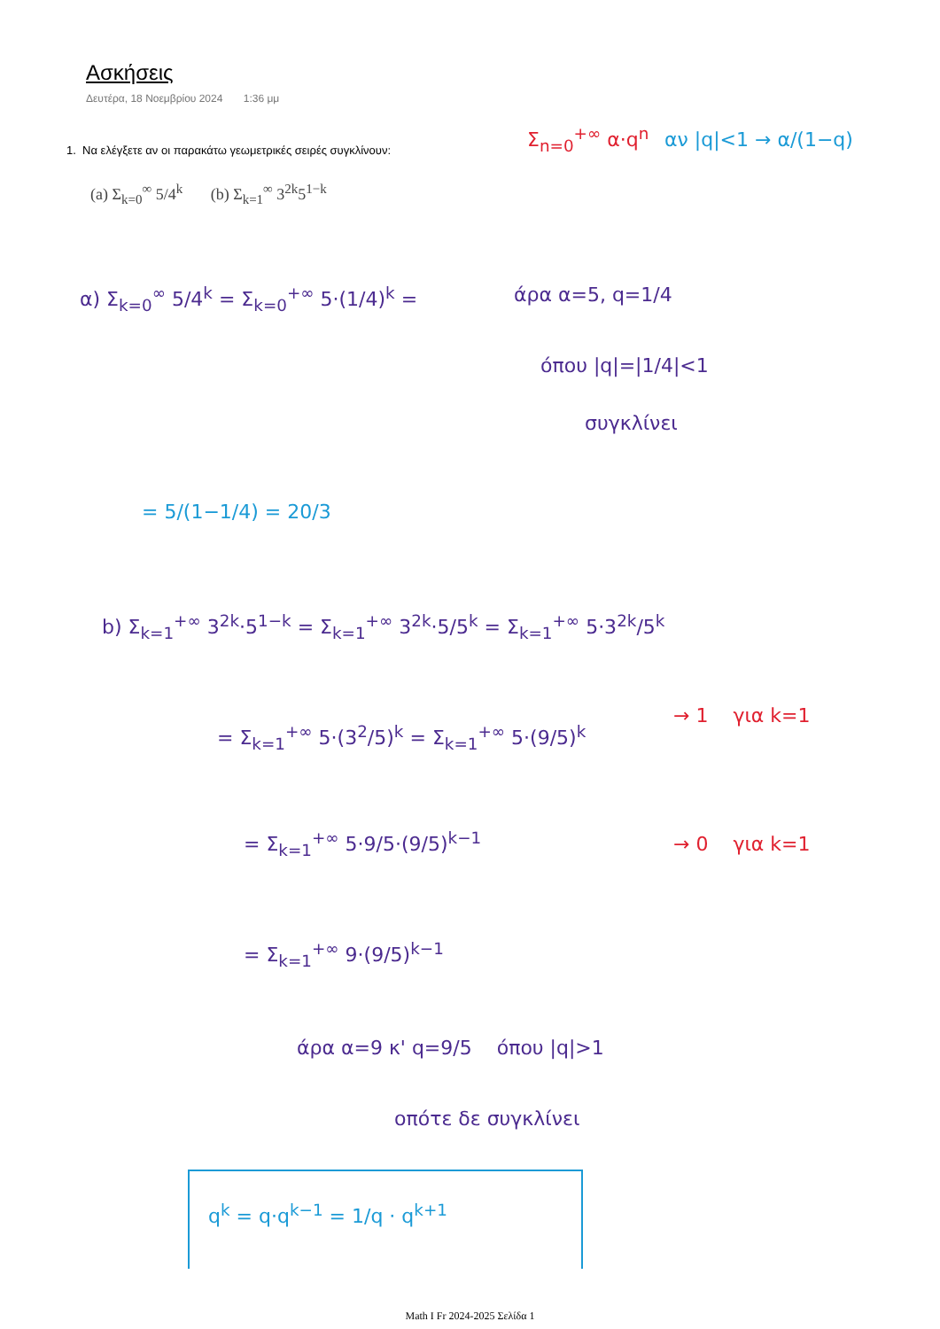Ασκήσεις
Δευτέρα, 18 Νοεμβρίου 2024 1:36 μμ
1. Να ελέγξετε αν οι παρακάτω γεωμετρικές σειρές συγκλίνουν:
(a) Σ<sub>k=0</sub><sup>∞</sup> 5/4<sup>k</sup> (b) Σ<sub>k=1</sub><sup>∞</sup> 3<sup>2k</sup>5<sup>1−k</sup>
Σ<sub>n=0</sub><sup>+∞</sup> α·q<sup>n</sup> αν |q|<1 → α/(1−q)
α) Σ<sub>k=0</sub><sup>∞</sup> 5/4<sup>k</sup> = Σ<sub>k=0</sub><sup>+∞</sup> 5·(1/4)<sup>k</sup> =
άρα α=5, q=1/4
όπου |q|=|1/4|<1
συγκλίνει
= 5/(1−1/4) = 20/3
b) Σ<sub>k=1</sub><sup>+∞</sup> 3<sup>2k</sup>·5<sup>1−k</sup> = Σ<sub>k=1</sub><sup>+∞</sup> 3<sup>2k</sup>·5/5<sup>k</sup> = Σ<sub>k=1</sub><sup>+∞</sup> 5·3<sup>2k</sup>/5<sup>k</sup>
= Σ<sub>k=1</sub><sup>+∞</sup> 5·(3<sup>2</sup>/5)<sup>k</sup> = Σ<sub>k=1</sub><sup>+∞</sup> 5·(9/5)<sup>k</sup>
→ 1 για k=1
= Σ<sub>k=1</sub><sup>+∞</sup> 5·9/5·(9/5)<sup>k−1</sup> → 0 για k=1
= Σ<sub>k=1</sub><sup>+∞</sup> 9·(9/5)<sup>k−1</sup>
άρα α=9 κ' q=9/5 όπου |q|>1
οπότε δε συγκλίνει
q<sup>k</sup> = q·q<sup>k−1</sup> = 1/q · q<sup>k+1</sup>
Math I Fr 2024-2025 Σελίδα 1